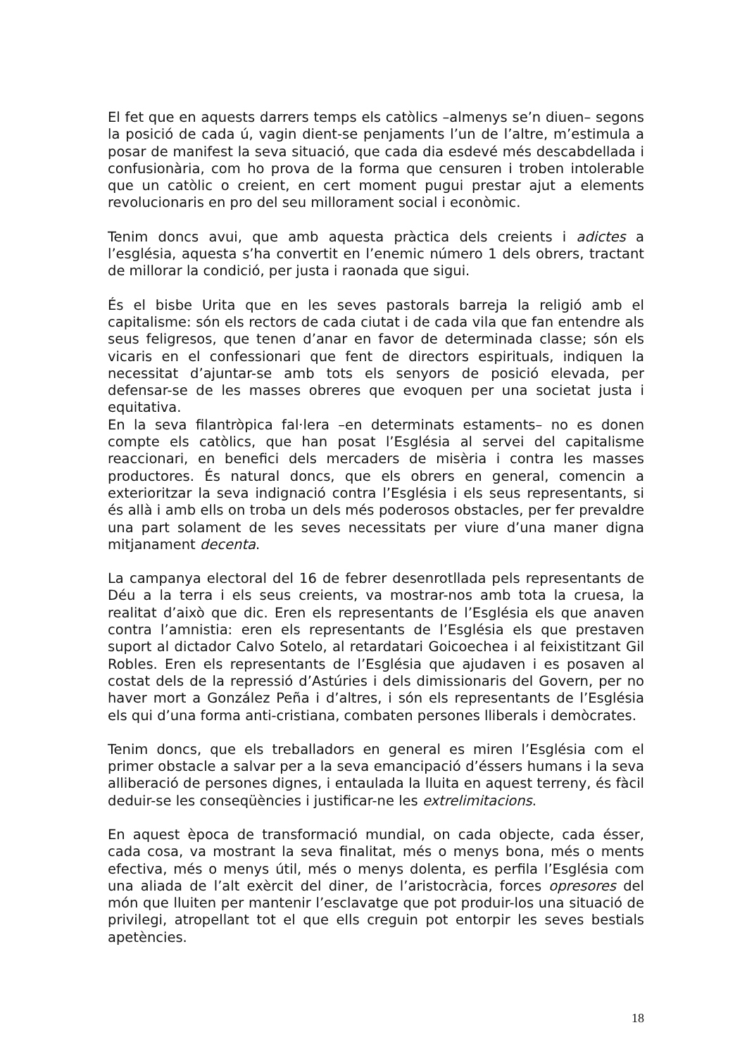El fet que en aquests darrers temps els catòlics –almenys se’n diuen– segons la posició de cada ú, vagin dient-se penjaments l’un de l’altre, m’estimula a posar de manifest la seva situació, que cada dia esdevé més descabdellada i confusionària, com ho prova de la forma que censuren i troben intolerable que un catòlic o creient, en cert moment pugui prestar ajut a elements revolucionaris en pro del seu millorament social i econòmic.
Tenim doncs avui, que amb aquesta pràctica dels creients i adictes a l’església, aquesta s’ha convertit en l’enemic número 1 dels obrers, tractant de millorar la condició, per justa i raonada que sigui.
És el bisbe Urita que en les seves pastorals barreja la religió amb el capitalisme: són els rectors de cada ciutat i de cada vila que fan entendre als seus feligresos, que tenen d’anar en favor de determinada classe; són els vicaris en el confessionari que fent de directors espirituals, indiquen la necessitat d’ajuntar-se amb tots els senyors de posició elevada, per defensar-se de les masses obreres que evoquen per una societat justa i equitativa.
En la seva filantròpica fal·lera –en determinats estaments– no es donen compte els catòlics, que han posat l’Església al servei del capitalisme reaccionari, en benefici dels mercaders de misèria i contra les masses productores. És natural doncs, que els obrers en general, comencin a exterioritzar la seva indignació contra l’Església i els seus representants, si és allà i amb ells on troba un dels més poderosos obstacles, per fer prevaldre una part solament de les seves necessitats per viure d’una maner digna mitjanament decenta.
La campanya electoral del 16 de febrer desenrotllada pels representants de Déu a la terra i els seus creients, va mostrar-nos amb tota la cruesa, la realitat d’això que dic. Eren els representants de l’Església els que anaven contra l’amnistia: eren els representants de l’Església els que prestaven suport al dictador Calvo Sotelo, al retardatari Goicoechea i al feixistitzant Gil Robles. Eren els representants de l’Església que ajudaven i es posaven al costat dels de la repressió d’Astúries i dels dimissionaris del Govern, per no haver mort a González Peña i d’altres, i són els representants de l’Església els qui d’una forma anti-cristiana, combaten persones lliberals i demòcrates.
Tenim doncs, que els treballadors en general es miren l’Església com el primer obstacle a salvar per a la seva emancipació d’éssers humans i la seva alliberació de persones dignes, i entaulada la lluita en aquest terreny, és fàcil deduir-se les conseqüències i justificar-ne les extrelimitacions.
En aquest època de transformació mundial, on cada objecte, cada ésser, cada cosa, va mostrant la seva finalitat, més o menys bona, més o ments efectiva, més o menys útil, més o menys dolenta, es perfila l’Església com una aliada de l’alt exèrcit del diner, de l’aristocràcia, forces opresores del món que lluiten per mantenir l’esclavatge que pot produir-los una situació de privilegi, atropellant tot el que ells creguin pot entorpir les seves bestials apetències.
18